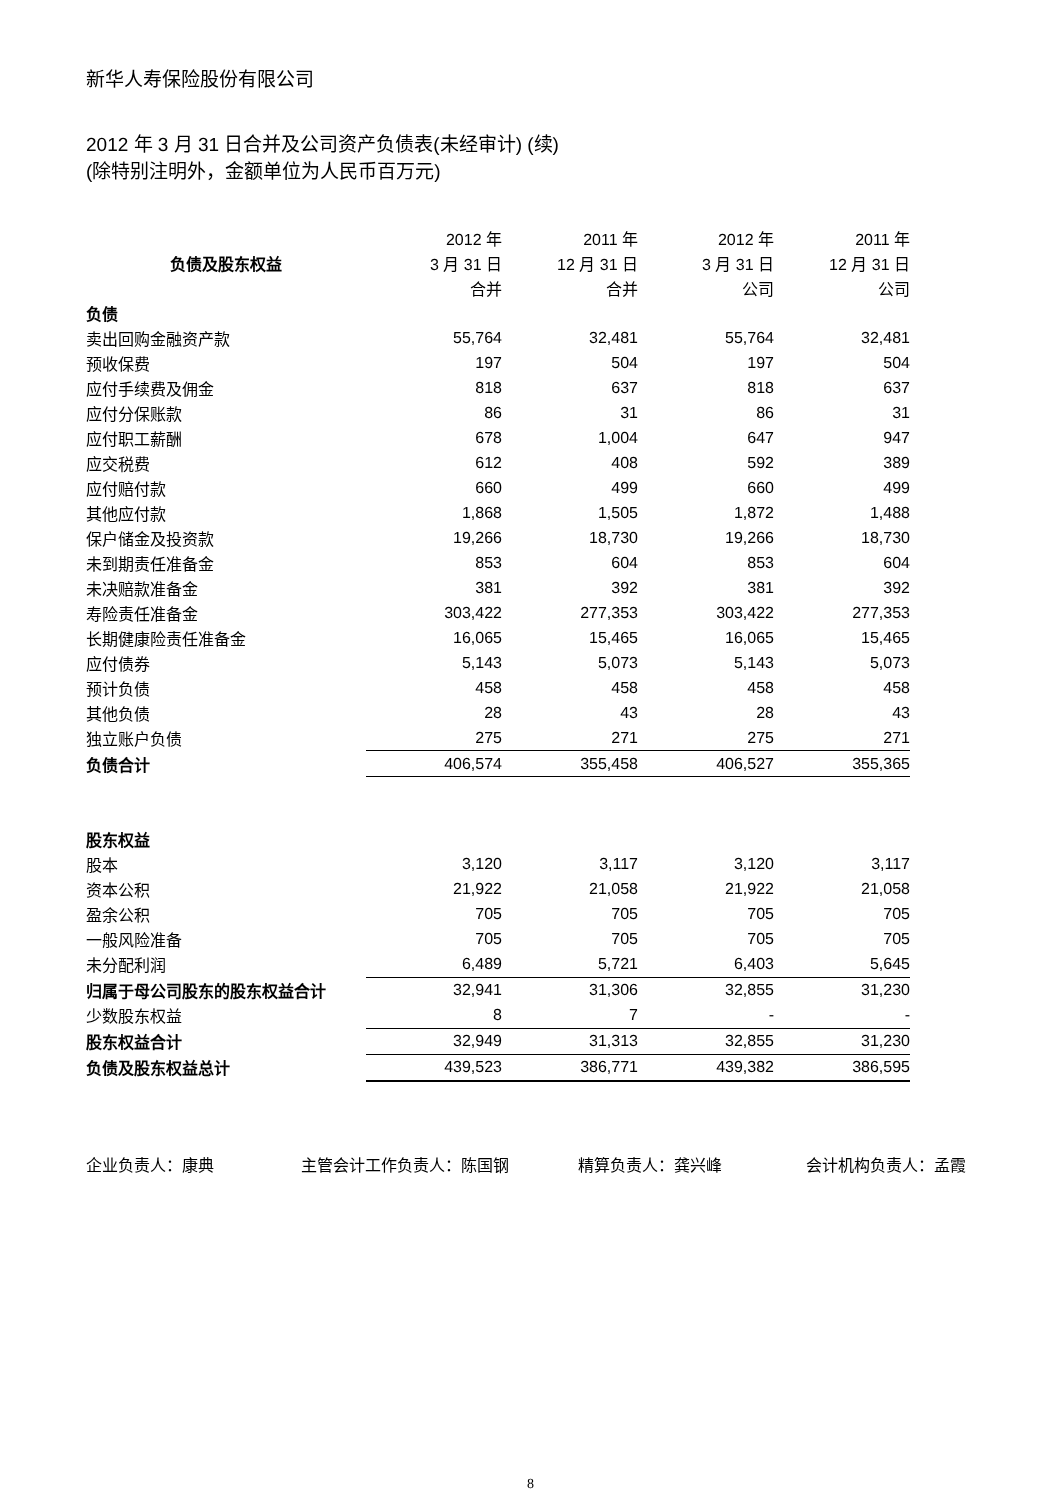新华人寿保险股份有限公司
2012 年 3 月 31 日合并及公司资产负债表(未经审计) (续)
(除特别注明外，金额单位为人民币百万元)
| | 2012 年 | 2011 年 | 2012 年 | 2011 年 |
| --- | --- | --- | --- | --- |
| 负债及股东权益 | 3 月 31 日 | 12 月 31 日 | 3 月 31 日 | 12 月 31 日 |
| | 合并 | 合并 | 公司 | 公司 |
| 负债 | | | | |
| 卖出回购金融资产款 | 55,764 | 32,481 | 55,764 | 32,481 |
| 预收保费 | 197 | 504 | 197 | 504 |
| 应付手续费及佣金 | 818 | 637 | 818 | 637 |
| 应付分保账款 | 86 | 31 | 86 | 31 |
| 应付职工薪酬 | 678 | 1,004 | 647 | 947 |
| 应交税费 | 612 | 408 | 592 | 389 |
| 应付赔付款 | 660 | 499 | 660 | 499 |
| 其他应付款 | 1,868 | 1,505 | 1,872 | 1,488 |
| 保户储金及投资款 | 19,266 | 18,730 | 19,266 | 18,730 |
| 未到期责任准备金 | 853 | 604 | 853 | 604 |
| 未决赔款准备金 | 381 | 392 | 381 | 392 |
| 寿险责任准备金 | 303,422 | 277,353 | 303,422 | 277,353 |
| 长期健康险责任准备金 | 16,065 | 15,465 | 16,065 | 15,465 |
| 应付债券 | 5,143 | 5,073 | 5,143 | 5,073 |
| 预计负债 | 458 | 458 | 458 | 458 |
| 其他负债 | 28 | 43 | 28 | 43 |
| 独立账户负债 | 275 | 271 | 275 | 271 |
| 负债合计 | 406,574 | 355,458 | 406,527 | 355,365 |
| 股东权益 | | | | |
| 股本 | 3,120 | 3,117 | 3,120 | 3,117 |
| 资本公积 | 21,922 | 21,058 | 21,922 | 21,058 |
| 盈余公积 | 705 | 705 | 705 | 705 |
| 一般风险准备 | 705 | 705 | 705 | 705 |
| 未分配利润 | 6,489 | 5,721 | 6,403 | 5,645 |
| 归属于母公司股东的股东权益合计 | 32,941 | 31,306 | 32,855 | 31,230 |
| 少数股东权益 | 8 | 7 | - | - |
| 股东权益合计 | 32,949 | 31,313 | 32,855 | 31,230 |
| 负债及股东权益总计 | 439,523 | 386,771 | 439,382 | 386,595 |
企业负责人：康典 主管会计工作负责人：陈国钢 精算负责人：龚兴峰 会计机构负责人：孟霞
8